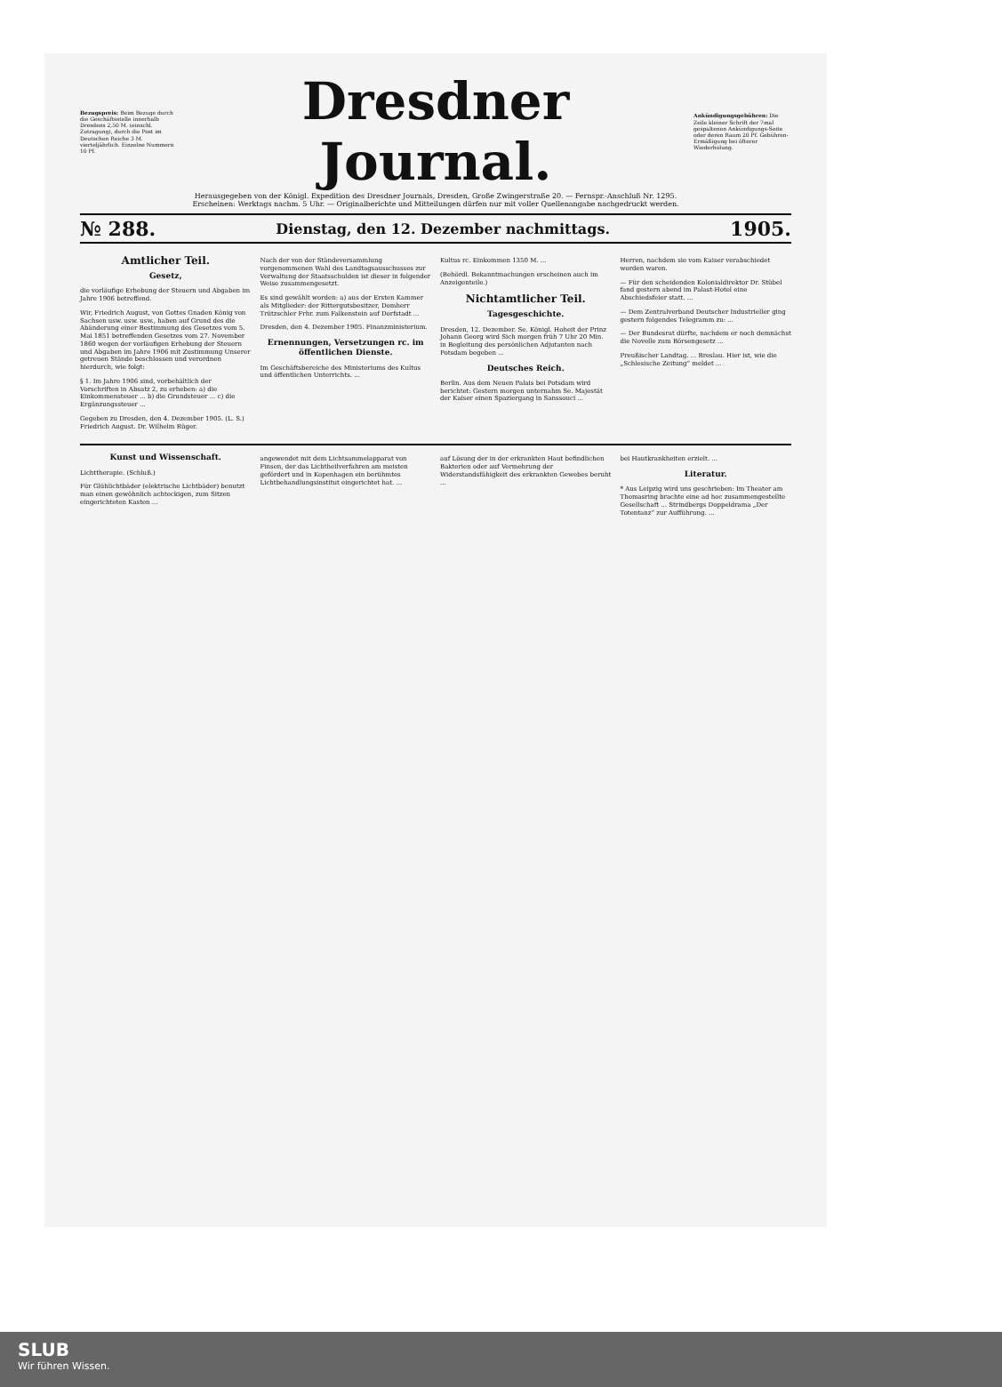Bezugspreis: Beim Bezuge durch die Geschäftsstelle innerhalb Dresdens 2,50 M. (einschl. Zutragung), durch die Post im Deutschen Reiche 3 M. vierteljährlich. Einzelne Nummern 10 Pf.
Dresdner Journal.
Ankündigungsgebühren: Die Zeile kleiner Schrift der 7mal gespaltenen Ankündigungs-Seite oder deren Raum 20 Pf. Gebühren-Ermäßigung bei öfterer Wiederholung.
Herausgegeben von der Königl. Expedition des Dresdner Journals, Dresden, Große Zwingerstraße 20. — Fernspr.-Anschluß Nr. 1295.
Erscheinen: Werktags nachm. 5 Uhr. — Originalberichte und Mitteilungen dürfen nur mit voller Quellenangabe nachgedruckt werden.
№ 288. Dienstag, den 12. Dezember nachmittags. 1905.
Amtlicher Teil.
Gesetz,
die vorläufige Erhebung der Steuern und Abgaben im Jahre 1906 betreffend.
Wir, Friedrich August, von Gottes Gnaden König von Sachsen usw. usw. usw., haben auf Grund des die Abänderung einer Bestimmung des Gesetzes vom 5. Mai 1851 betreffenden Gesetzes vom 27. November 1860 wegen der vorläufigen Erhebung der Steuern und Abgaben im Jahre 1906 mit Zustimmung Unserer getreuen Stände beschlossen und verordnen hierdurch, wie folgt:
§ 1. Im Jahre 1906 sind, vorbehältlich der Vorschriften in Absatz 2, zu erheben: a) die Einkommensteuer ... b) die Grundsteuer ... c) die Ergänzungssteuer ...
Gegeben zu Dresden, den 4. Dezember 1905. (L. S.) Friedrich August. Dr. Wilhelm Rüger.
Nach der von der Ständeversammlung vorgenommenen Wahl des Landtagsausschusses zur Verwaltung der Staatsschulden ist dieser in folgender Weise zusammengesetzt.
Es sind gewählt worden: a) aus der Ersten Kammer als Mitglieder: der Rittergutsbesitzer, Domherr Trützschler Frhr. zum Falkenstein auf Dorfstadt ...
Dresden, den 4. Dezember 1905. Finanzministerium.
Ernennungen, Versetzungen rc. im öffentlichen Dienste.
Im Geschäftsbereiche des Ministeriums des Kultus und öffentlichen Unterrichts. ...
Kultus rc. Einkommen 1350 M. ...
(Behördl. Bekanntmachungen erscheinen auch im Anzeigenteile.)
Nichtamtlicher Teil.
Tagesgeschichte.
Dresden, 12. Dezember. Se. Königl. Hoheit der Prinz Johann Georg wird Sich morgen früh 7 Uhr 20 Min. in Begleitung des persönlichen Adjutanten nach Potsdam begeben ...
Deutsches Reich.
Berlin. Aus dem Neuen Palais bei Potsdam wird berichtet: Gestern morgen unternahm Se. Majestät der Kaiser einen Spaziergang in Sanssouci ...
Herren, nachdem sie vom Kaiser verabschiedet worden waren.
— Für den scheidenden Kolonialdirektor Dr. Stübel fand gestern abend im Palast-Hotel eine Abschiedsfeier statt. ...
— Dem Zentralverband Deutscher Industrieller ging gestern folgendes Telegramm zu: ...
— Der Bundesrat dürfte, nachdem er noch demnächst die Novelle zum Börsengesetz ...
Preußischer Landtag. ... Breslau. Hier ist, wie die „Schlesische Zeitung“ meldet ...
Kunst und Wissenschaft.
Lichttherapie. (Schluß.)
Für Glühlichtbäder (elektrische Lichtbäder) benutzt man einen gewöhnlich achteckigen, zum Sitzen eingerichteten Kasten ...
angewendet mit dem Lichtsammelapparat von Finsen, der das Lichtheilverfahren am meisten gefördert und in Kopenhagen ein berühmtes Lichtbehandlungsinstitut eingerichtet hat. ...
auf Lösung der in der erkrankten Haut befindlichen Bakterien oder auf Vermehrung der Widerstandsfähigkeit des erkrankten Gewebes beruht ...
bei Hautkrankheiten erzielt. ...
Literatur.
* Aus Leipzig wird uns geschrieben: Im Theater am Thomasring brachte eine ad hoc zusammengestellte Gesellschaft ... Strindbergs Doppeldrama „Der Totentanz“ zur Aufführung. ...
SLUB
Wir führen Wissen.